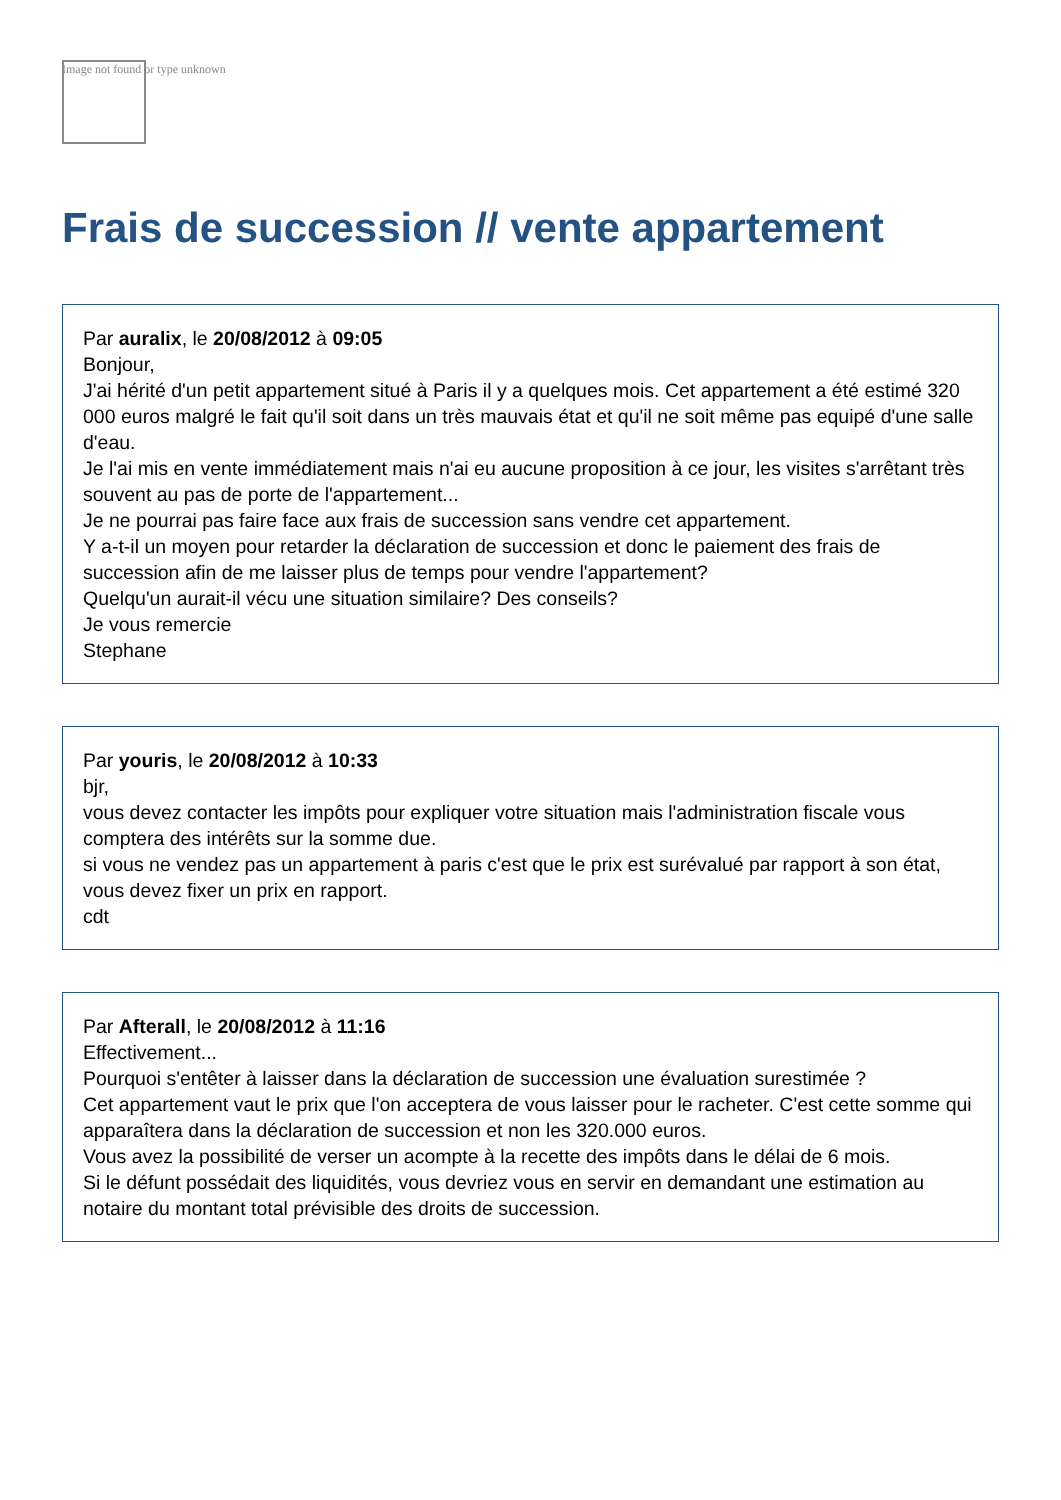Image not found or type unknown
Frais de succession // vente appartement
Par auralix, le 20/08/2012 à 09:05
Bonjour,
J'ai hérité d'un petit appartement situé à Paris il y a quelques mois. Cet appartement a été estimé 320 000 euros malgré le fait qu'il soit dans un très mauvais état et qu'il ne soit même pas equipé d'une salle d'eau.
Je l'ai mis en vente immédiatement mais n'ai eu aucune proposition à ce jour, les visites s'arrêtant très souvent au pas de porte de l'appartement...
Je ne pourrai pas faire face aux frais de succession sans vendre cet appartement.
Y a-t-il un moyen pour retarder la déclaration de succession et donc le paiement des frais de succession afin de me laisser plus de temps pour vendre l'appartement?
Quelqu'un aurait-il vécu une situation similaire? Des conseils?
Je vous remercie
Stephane
Par youris, le 20/08/2012 à 10:33
bjr,
vous devez contacter les impôts pour expliquer votre situation mais l'administration fiscale vous comptera des intérêts sur la somme due.
si vous ne vendez pas un appartement à paris c'est que le prix est surévalué par rapport à son état, vous devez fixer un prix en rapport.
cdt
Par Afterall, le 20/08/2012 à 11:16
Effectivement...
Pourquoi s'entêter à laisser dans la déclaration de succession une évaluation surestimée ?
Cet appartement vaut le prix que l'on acceptera de vous laisser pour le racheter. C'est cette somme qui apparaîtera dans la déclaration de succession et non les 320.000 euros.
Vous avez la possibilité de verser un acompte à la recette des impôts dans le délai de 6 mois.
Si le défunt possédait des liquidités, vous devriez vous en servir en demandant une estimation au notaire du montant total prévisible des droits de succession.